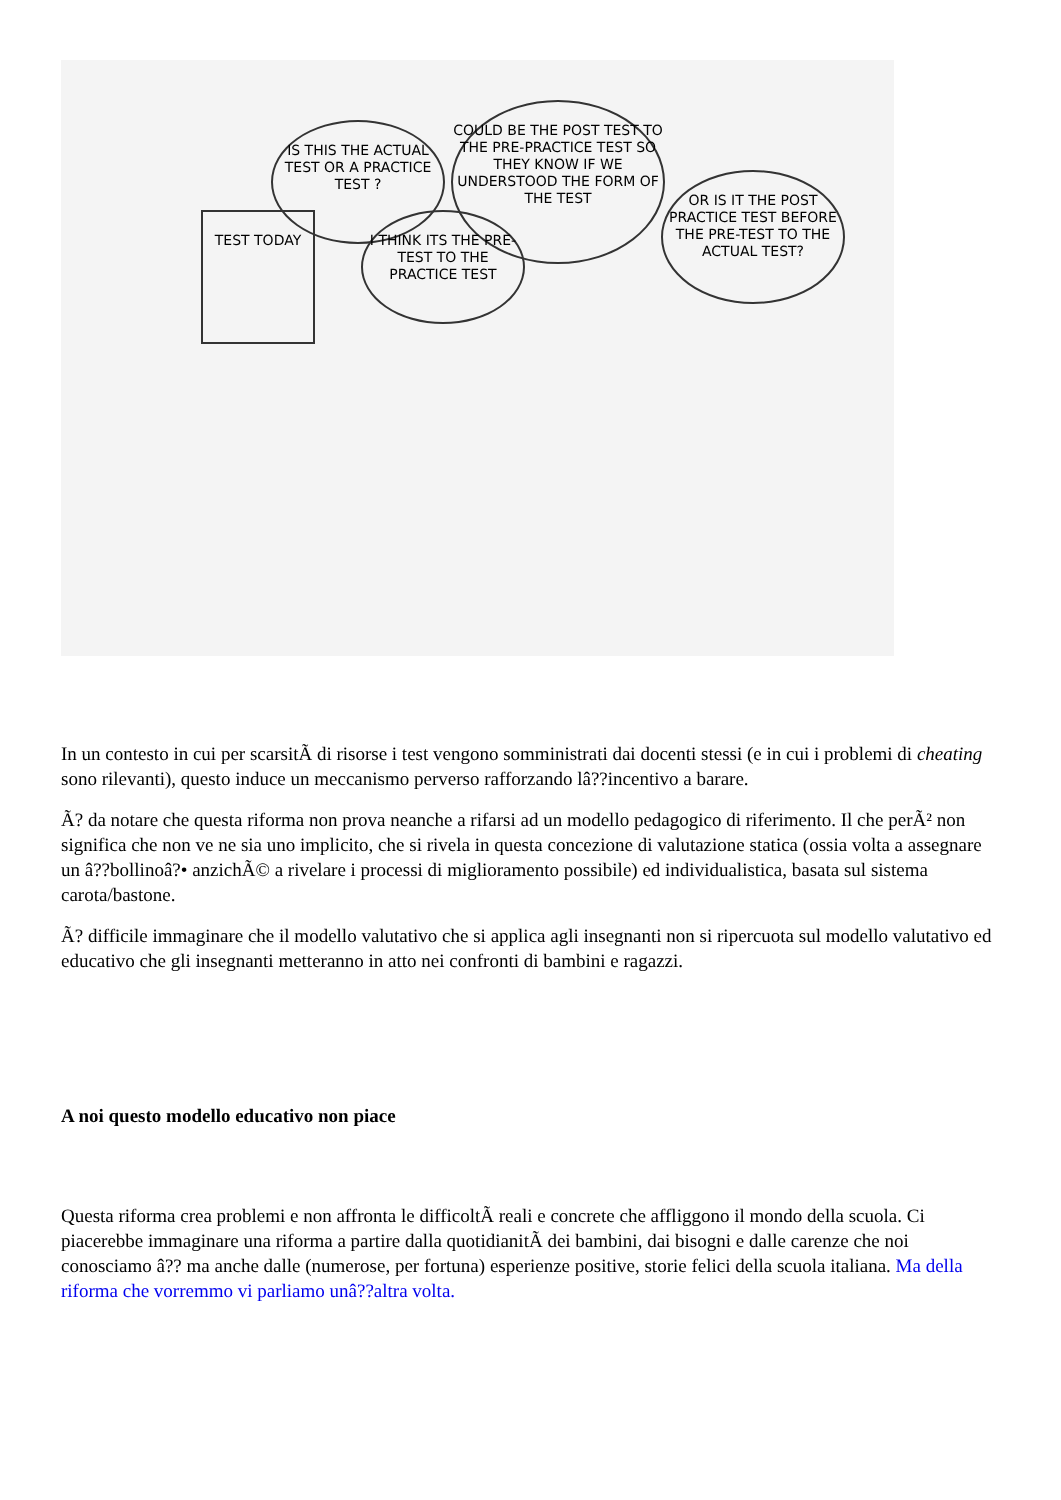IS THIS THE ACTUAL TEST OR A PRACTICE TEST ?
COULD BE THE POST TEST TO THE PRE-PRACTICE TEST SO THEY KNOW IF WE UNDERSTOOD THE FORM OF THE TEST
OR IS IT THE POST PRACTICE TEST BEFORE THE PRE-TEST TO THE ACTUAL TEST?
I THINK ITS THE PRE-TEST TO THE PRACTICE TEST
TEST TODAY
In un contesto in cui per scarsitÃ di risorse i test vengono somministrati dai docenti stessi (e in cui i problemi di cheating sono rilevanti), questo induce un meccanismo perverso rafforzando lâ??incentivo a barare.
Ã? da notare che questa riforma non prova neanche a rifarsi ad un modello pedagogico di riferimento. Il che perÃ² non significa che non ve ne sia uno implicito, che si rivela in questa concezione di valutazione statica (ossia volta a assegnare un â??bollinoâ?• anzichÃ© a rivelare i processi di miglioramento possibile) ed individualistica, basata sul sistema carota/bastone.
Ã? difficile immaginare che il modello valutativo che si applica agli insegnanti non si ripercuota sul modello valutativo ed educativo che gli insegnanti metteranno in atto nei confronti di bambini e ragazzi.
A noi questo modello educativo non piace
Questa riforma crea problemi e non affronta le difficoltÃ reali e concrete che affliggono il mondo della scuola. Ci piacerebbe immaginare una riforma a partire dalla quotidianitÃ dei bambini, dai bisogni e dalle carenze che noi conosciamo â?? ma anche dalle (numerose, per fortuna) esperienze positive, storie felici della scuola italiana. Ma della riforma che vorremmo vi parliamo unâ??altra volta.